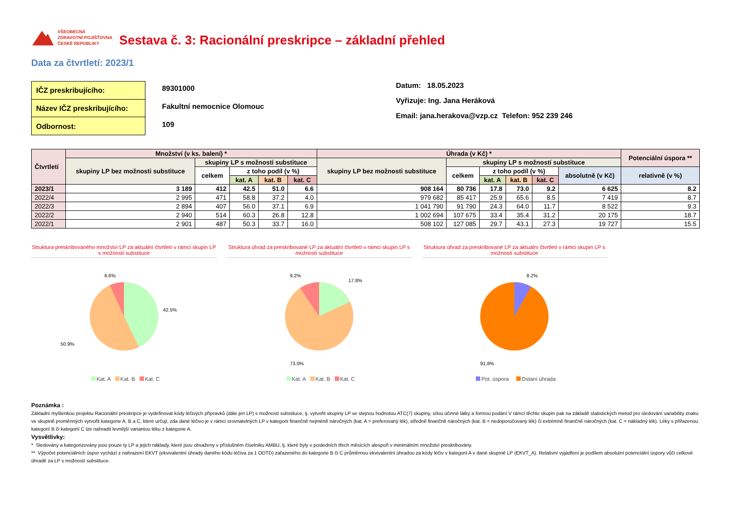VŠEOBECNÁ
ZDRAVOTNÍ POJIŠŤOVNA
ČESKÉ REPUBLIKY
Sestava č. 3: Racionální preskripce – základní přehled
Data za čtvrtletí: 2023/1
| IČZ preskribujícího: |
| Název IČZ preskribujícího: |
| Odbornost: |
89301000
Fakultní nemocnice Olomouc
109
Datum: 18.05.2023
Vyřizuje: Ing. Jana Heráková
Email: jana.herakova@vzp.cz Telefon: 952 239 246
| Čtvrtletí | Množství (v ks. balení) * | | | | | Úhrada (v Kč) * | | | | | | Potenciální úspora ** |
| --- | --- | --- | --- | --- | --- | --- | --- | --- | --- | --- | --- | --- |
| | skupiny LP bez možnosti substituce | skupiny LP s možností substituce | | | | skupiny LP bez možnosti substituce | skupiny LP s možností substituce | | | | | |
| | | celkem | z toho podíl (v %) | | | | celkem | z toho podíl (v %) | | | absolutně (v Kč) | relativně (v %) |
| | | | kat. A | kat. B | kat. C | | | kat. A | kat. B | kat. C | | |
| 2023/1 | 3 189 | 412 | 42.5 | 51.0 | 6.6 | 908 164 | 80 736 | 17.8 | 73.0 | 9.2 | 6 625 | 8.2 |
| 2022/4 | 2 995 | 471 | 58.8 | 37.2 | 4.0 | 979 682 | 85 417 | 25.9 | 65.6 | 8.5 | 7 419 | 8.7 |
| 2022/3 | 2 894 | 407 | 56.0 | 37.1 | 6.9 | 1 041 790 | 91 790 | 24.3 | 64.0 | 11.7 | 8 522 | 9.3 |
| 2022/2 | 2 940 | 514 | 60.3 | 26.8 | 12.8 | 1 002 694 | 107 675 | 33.4 | 35.4 | 31.2 | 20 175 | 18.7 |
| 2022/1 | 2 901 | 487 | 50.3 | 33.7 | 16.0 | 508 102 | 127 085 | 29.7 | 43.1 | 27.3 | 19 727 | 15.5 |
Struktura preskribovaného množství LP za aktuální čtvrtletí v rámci skupin LP s možností substituce
6.6%
42.5%
50.9%
Kat. A Kat. B Kat. C
Struktura úhrad za preskribované LP za aktuální čtvrtletí v rámci skupin LP s možností substituce
9.2%
17.8%
73.0%
Kat. A Kat. B Kat. C
Struktura úhrad za preskribované LP za aktuální čtvrtletí v rámci skupin LP s možností substituce
8.2%
91.8%
Pot. úspora Ostaní úhrada
Poznámka :
Základní myšlenkou projektu Racionální preskripce je vydefinovat kódy léčivých přípravků (dále jen LP) s možností substituce, tj. vytvořit skupiny LP se stejnou hodnotou ATC(7) skupiny, sílou účinné látky a formou podání.V rámci těchto skupin pak na základě statistických metod pro sledování variability znaku ve skupině proměnných vytvořit kategorie A, B a C, které určují, zda dané léčivo je v rámci srovnatelných LP v kategorii finančně nejméně náročných (kat. A = preferovaný lék), středně finančně náročných (kat. B = nedoporučovaný lék) či extrémně finančně náročných (kat. C = nákladný lék). Léky s přiřazenou kategorií B či kategorií C lze nahradit levnější variantou léku z kategorie A.
Vysvětlivky:
* Sledovány a kategorizovány jsou pouze ty LP a jejich náklady, které jsou obsaženy v příslušném číselníku AMBU, tj. které byly v posledních třech měsících alespoň v minimálním množství preskribovány.
** Výpočet potenciálních úspor vychází z nahrazení EKVT (ekvivalentní úhrady daného kódu léčiva za 1 ODTD) zařazeného do kategorie B či C průměrnou ekvivalentní úhradou za kódy léčiv v kategorii A v dané skupině LP (EKVT_A). Relativní vyjádření je podílem absolutní potenciální úspory vůči celkové úhradě za LP s možností substituce.